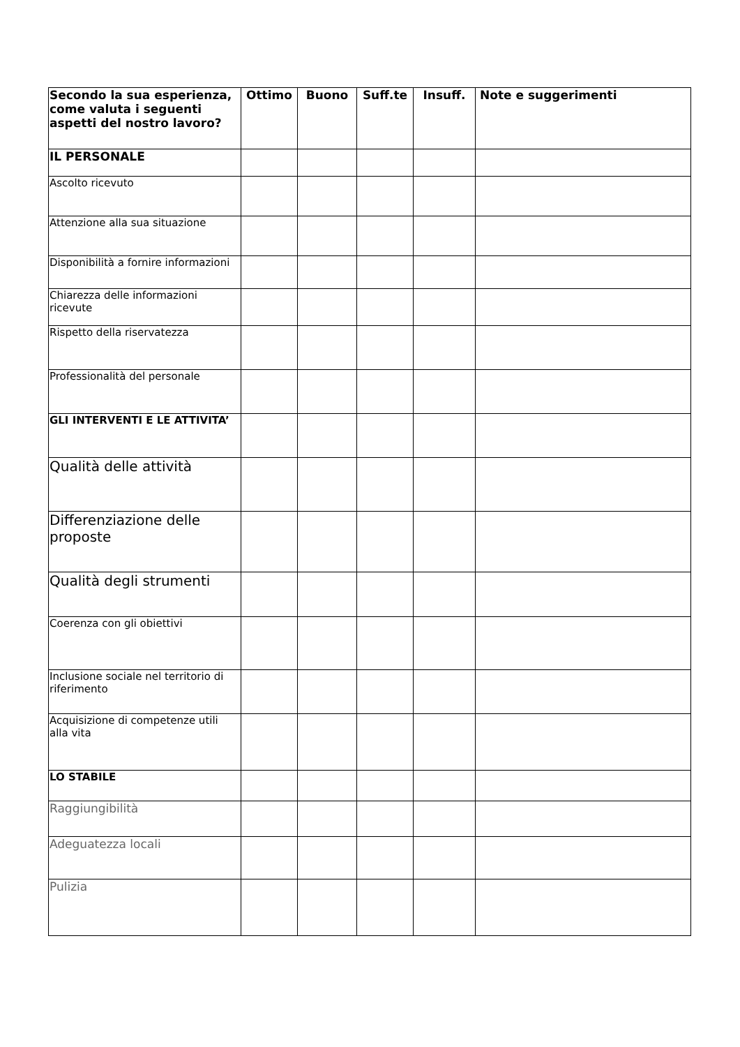| Secondo la sua esperienza, come valuta i seguenti aspetti del nostro lavoro? | Ottimo | Buono | Suff.te | Insuff. | Note e suggerimenti |
| --- | --- | --- | --- | --- | --- |
| IL PERSONALE | | | | | |
| Ascolto ricevuto | | | | | |
| Attenzione alla sua situazione | | | | | |
| Disponibilità a fornire informazioni | | | | | |
| Chiarezza delle informazioni ricevute | | | | | |
| Rispetto della riservatezza | | | | | |
| Professionalità del personale | | | | | |
| GLI INTERVENTI E LE ATTIVITA’ | | | | | |
| Qualità delle attività | | | | | |
| Differenziazione delle proposte | | | | | |
| Qualità degli strumenti | | | | | |
| Coerenza con gli obiettivi | | | | | |
| Inclusione sociale nel territorio di riferimento | | | | | |
| Acquisizione di competenze utili alla vita | | | | | |
| LO STABILE | | | | | |
| Raggiungibilità | | | | | |
| Adeguatezza locali | | | | | |
| Pulizia | | | | | |